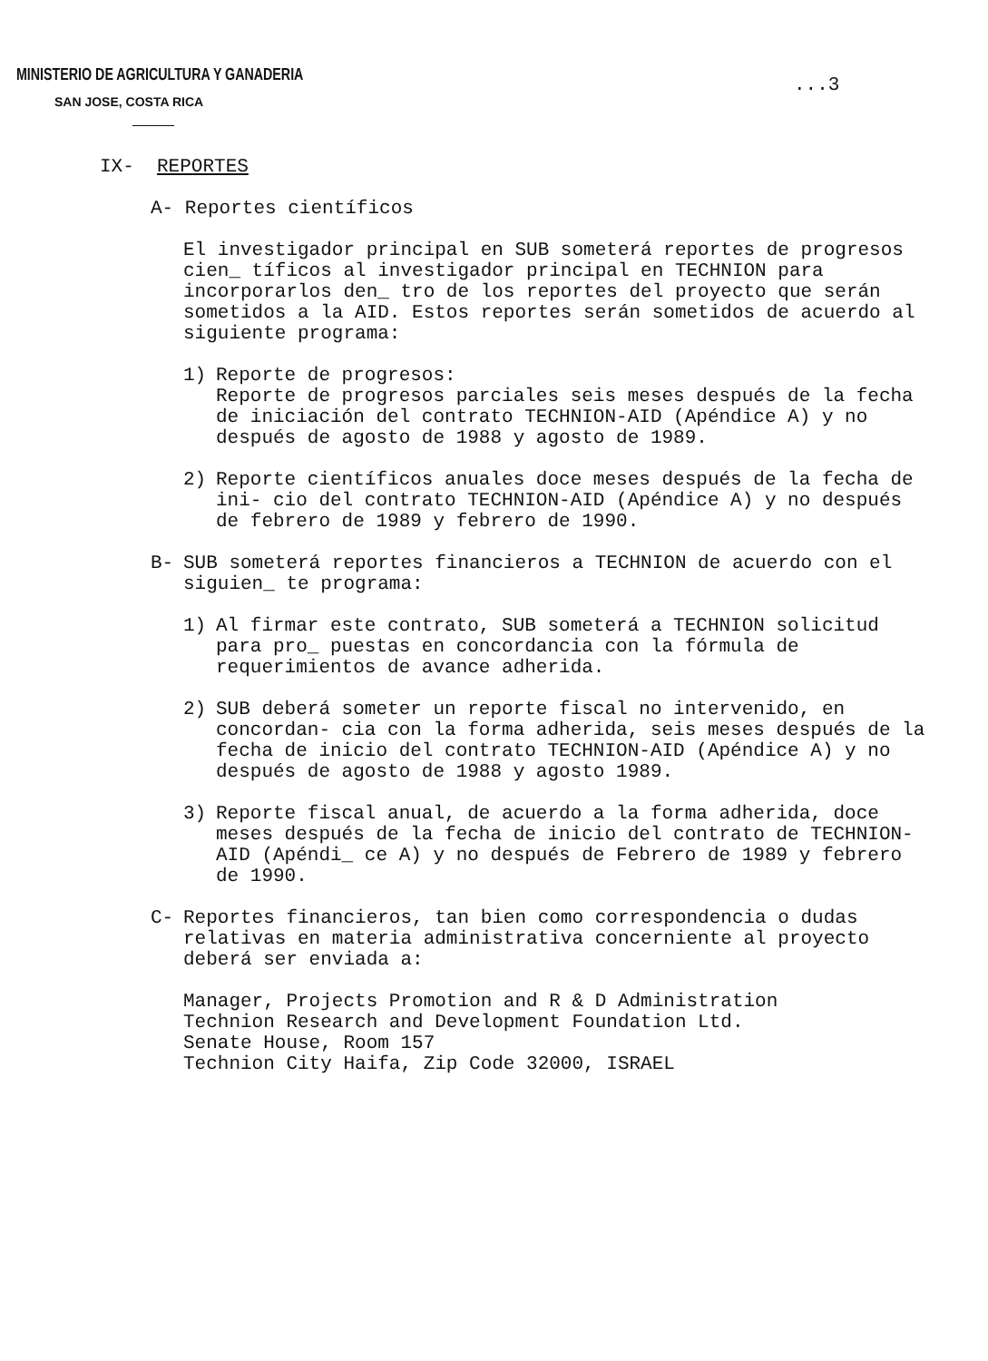MINISTERIO DE AGRICULTURA Y GANADERIA
SAN JOSE, COSTA RICA
...3
IX- REPORTES
A- Reportes científicos
El investigador principal en SUB someterá reportes de progresos cien_ tíficos al investigador principal en TECHNION para incorporarlos den_ tro de los reportes del proyecto que serán sometidos a la AID. Estos reportes serán sometidos de acuerdo al siguiente programa:
1) Reporte de progresos:
Reporte de progresos parciales seis meses después de la fecha de iniciación del contrato TECHNION-AID (Apéndice A) y no después de agosto de 1988 y agosto de 1989.
2) Reporte científicos anuales doce meses después de la fecha de ini- cio del contrato TECHNION-AID (Apéndice A) y no después de febrero de 1989 y febrero de 1990.
B- SUB someterá reportes financieros a TECHNION de acuerdo con el siguien_ te programa:
1) Al firmar este contrato, SUB someterá a TECHNION solicitud para pro_ puestas en concordancia con la fórmula de requerimientos de avance adherida.
2) SUB deberá someter un reporte fiscal no intervenido, en concordan- cia con la forma adherida, seis meses después de la fecha de inicio del contrato TECHNION-AID (Apéndice A) y no después de agosto de 1988 y agosto 1989.
3) Reporte fiscal anual, de acuerdo a la forma adherida, doce meses después de la fecha de inicio del contrato de TECHNION-AID (Apéndi_ ce A) y no después de Febrero de 1989 y febrero de 1990.
C- Reportes financieros, tan bien como correspondencia o dudas relativas en materia administrativa concerniente al proyecto deberá ser enviada a:
Manager, Projects Promotion and R & D Administration
Technion Research and Development Foundation Ltd.
Senate House, Room 157
Technion City Haifa, Zip Code 32000, ISRAEL